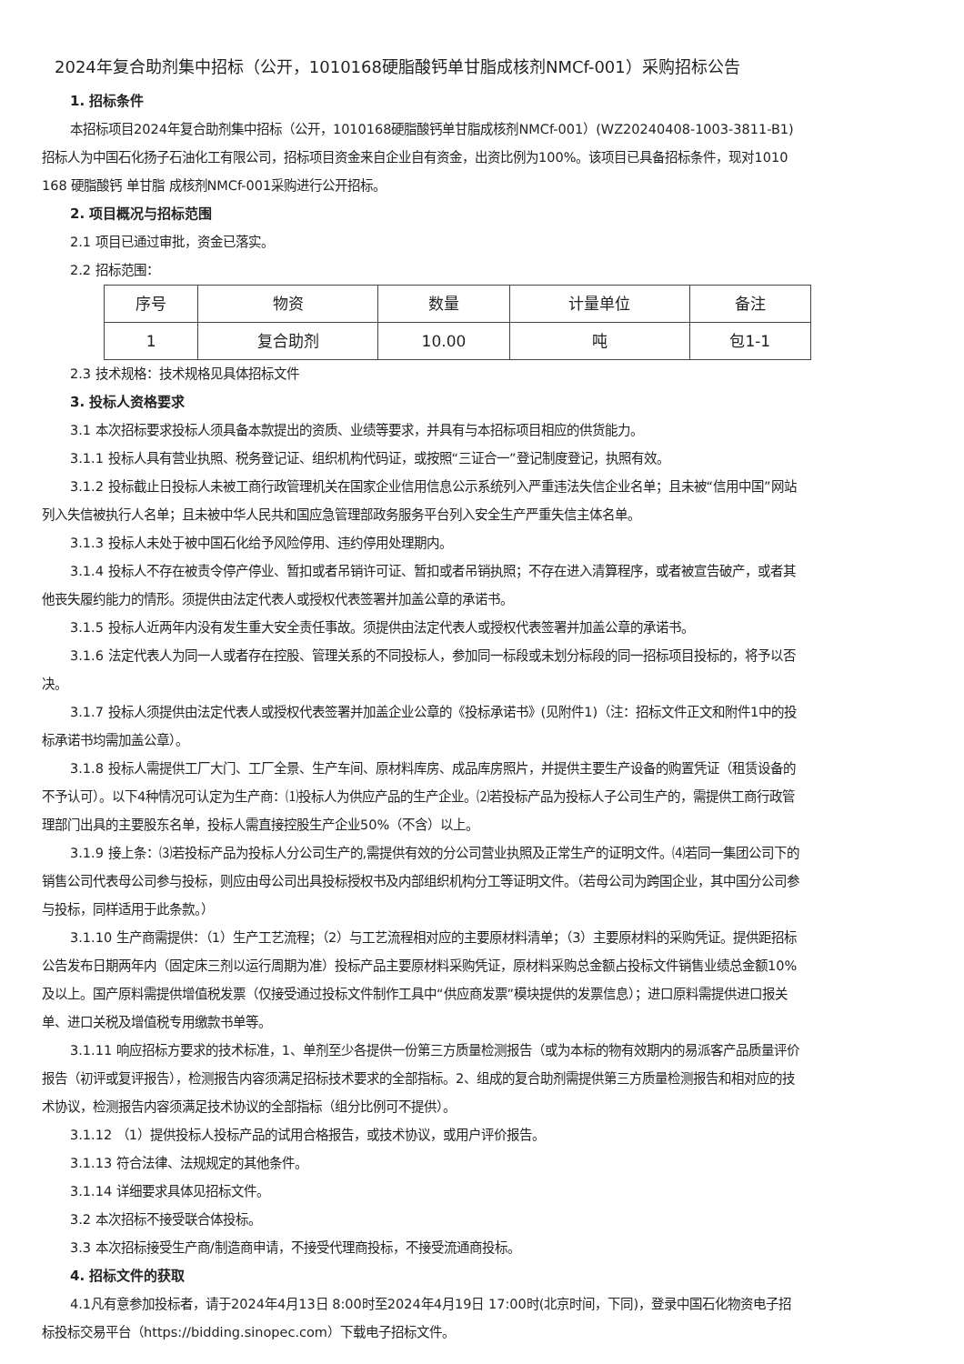2024年复合助剂集中招标（公开，1010168硬脂酸钙单甘脂成核剂NMCf-001）采购招标公告
1. 招标条件
本招标项目2024年复合助剂集中招标（公开，1010168硬脂酸钙单甘脂成核剂NMCf-001）(WZ20240408-1003-3811-B1)招标人为中国石化扬子石油化工有限公司，招标项目资金来自企业自有资金，出资比例为100%。该项目已具备招标条件，现对1010 168 硬脂酸钙 单甘脂 成核剂NMCf-001采购进行公开招标。
2. 项目概况与招标范围
2.1 项目已通过审批，资金已落实。
2.2 招标范围：
| 序号 | 物资 | 数量 | 计量单位 | 备注 |
| --- | --- | --- | --- | --- |
| 1 | 复合助剂 | 10.00 | 吨 | 包1-1 |
2.3 技术规格：技术规格见具体招标文件
3. 投标人资格要求
3.1 本次招标要求投标人须具备本款提出的资质、业绩等要求，并具有与本招标项目相应的供货能力。
3.1.1 投标人具有营业执照、税务登记证、组织机构代码证，或按照“三证合一”登记制度登记，执照有效。
3.1.2 投标截止日投标人未被工商行政管理机关在国家企业信用信息公示系统列入严重违法失信企业名单；且未被“信用中国”网站列入失信被执行人名单；且未被中华人民共和国应急管理部政务服务平台列入安全生产严重失信主体名单。
3.1.3 投标人未处于被中国石化给予风险停用、违约停用处理期内。
3.1.4 投标人不存在被责令停产停业、暂扣或者吊销许可证、暂扣或者吊销执照；不存在进入清算程序，或者被宣告破产，或者其他丧失履约能力的情形。须提供由法定代表人或授权代表签署并加盖公章的承诺书。
3.1.5 投标人近两年内没有发生重大安全责任事故。须提供由法定代表人或授权代表签署并加盖公章的承诺书。
3.1.6 法定代表人为同一人或者存在控股、管理关系的不同投标人，参加同一标段或未划分标段的同一招标项目投标的，将予以否决。
3.1.7 投标人须提供由法定代表人或授权代表签署并加盖企业公章的《投标承诺书》(见附件1)（注：招标文件正文和附件1中的投标承诺书均需加盖公章）。
3.1.8 投标人需提供工厂大门、工厂全景、生产车间、原材料库房、成品库房照片，并提供主要生产设备的购置凭证（租赁设备的不予认可）。以下4种情况可认定为生产商：⑴投标人为供应产品的生产企业。⑵若投标产品为投标人子公司生产的，需提供工商行政管理部门出具的主要股东名单，投标人需直接控股生产企业50%（不含）以上。
3.1.9 接上条：⑶若投标产品为投标人分公司生产的,需提供有效的分公司营业执照及正常生产的证明文件。⑷若同一集团公司下的销售公司代表母公司参与投标，则应由母公司出具投标授权书及内部组织机构分工等证明文件。（若母公司为跨国企业，其中国分公司参与投标，同样适用于此条款。）
3.1.10 生产商需提供：（1）生产工艺流程；（2）与工艺流程相对应的主要原材料清单；（3）主要原材料的采购凭证。提供距招标公告发布日期两年内（固定床三剂以运行周期为准）投标产品主要原材料采购凭证，原材料采购总金额占投标文件销售业绩总金额10%及以上。国产原料需提供增值税发票（仅接受通过投标文件制作工具中“供应商发票”模块提供的发票信息）；进口原料需提供进口报关单、进口关税及增值税专用缴款书单等。
3.1.11 响应招标方要求的技术标准，1、单剂至少各提供一份第三方质量检测报告（或为本标的物有效期内的易派客产品质量评价报告（初评或复评报告），检测报告内容须满足招标技术要求的全部指标。2、组成的复合助剂需提供第三方质量检测报告和相对应的技术协议，检测报告内容须满足技术协议的全部指标（组分比例可不提供）。
3.1.12 （1）提供投标人投标产品的试用合格报告，或技术协议，或用户评价报告。
3.1.13 符合法律、法规规定的其他条件。
3.1.14 详细要求具体见招标文件。
3.2 本次招标不接受联合体投标。
3.3 本次招标接受生产商/制造商申请，不接受代理商投标，不接受流通商投标。
4. 招标文件的获取
4.1凡有意参加投标者，请于2024年4月13日 8:00时至2024年4月19日 17:00时(北京时间，下同)，登录中国石化物资电子招标投标交易平台（https://bidding.sinopec.com）下载电子招标文件。